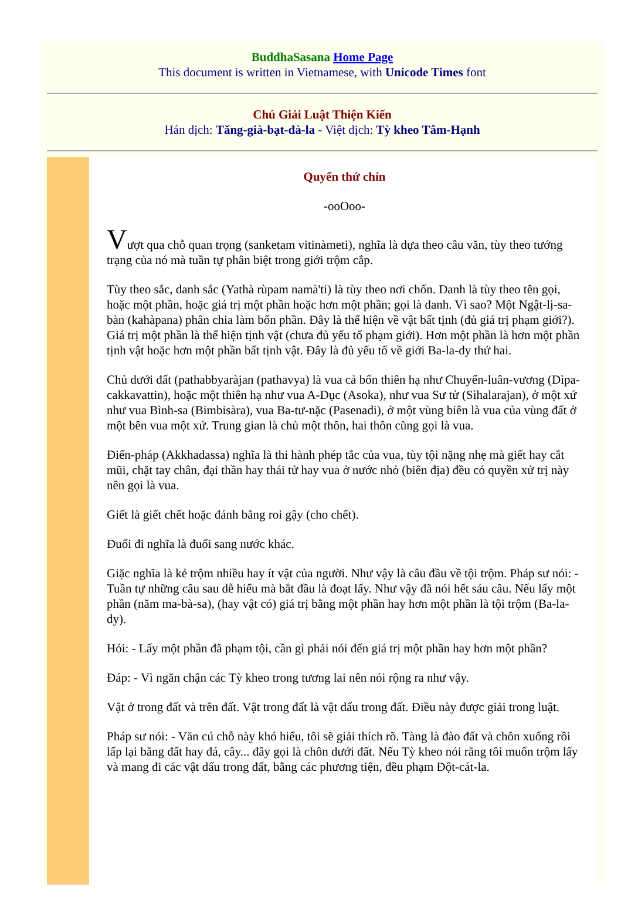BuddhaSasana Home Page
This document is written in Vietnamese, with Unicode Times font
Chú Giải Luật Thiện Kiến
Hán dịch: Tăng-già-bạt-đà-la - Việt dịch: Tỳ kheo Tâm-Hạnh
Quyển thứ chín
-ooOoo-
Vượt qua chỗ quan trọng (sanketam vitinàmeti), nghĩa là dựa theo câu văn, tùy theo tướng trạng của nó mà tuần tự phân biệt trong giới trộm cắp.
Tùy theo sắc, danh sắc (Yathà rùpam namà'ti) là tùy theo nơi chốn. Danh là tùy theo tên gọi, hoặc một phần, hoặc giá trị một phần hoặc hơn một phần; gọi là danh. Vì sao? Một Ngật-lị-sa-bàn (kahàpana) phân chia làm bốn phần. Đây là thể hiện về vật bất tịnh (đủ giá trị phạm giới?). Giá trị một phần là thể hiện tịnh vật (chưa đủ yếu tố phạm giới). Hơn một phần là hơn một phần tịnh vật hoặc hơn một phần bất tịnh vật. Đây là đủ yếu tố về giới Ba-la-dy thứ hai.
Chủ dưới đất (pathabbyaràjan (pathavya) là vua cả bốn thiên hạ như Chuyển-luân-vương (Dìpa-cakkavattin), hoặc một thiên hạ như vua A-Dục (Asoka), như vua Sư tử (Sìhalarajan), ở một xứ như vua Bình-sa (Bimbisàra), vua Ba-tư-nặc (Pasenadi), ở một vùng biên là vua của vùng đất ở một bên vua một xứ. Trung gian là chủ một thôn, hai thôn cũng gọi là vua.
Điển-pháp (Akkhadassa) nghĩa là thi hành phép tắc của vua, tùy tội nặng nhẹ mà giết hay cắt mũi, chặt tay chân, đại thần hay thái tử hay vua ở nước nhỏ (biên địa) đều có quyền xử trị này nên gọi là vua.
Giết là giết chết hoặc đánh bằng roi gậy (cho chết).
Đuổi đi nghĩa là đuổi sang nước khác.
Giặc nghĩa là kẻ trộm nhiều hay ít vật của người. Như vậy là câu đầu về tội trộm. Pháp sư nói: - Tuần tự những câu sau dễ hiểu mà bắt đầu là đoạt lấy. Như vậy đã nói hết sáu câu. Nếu lấy một phần (năm ma-bà-sa), (hay vật có) giá trị bằng một phần hay hơn một phần là tội trộm (Ba-la-dy).
Hỏi: - Lấy một phần đã phạm tội, cần gì phải nói đến giá trị một phần hay hơn một phần?
Đáp: - Vì ngăn chận các Tỳ kheo trong tương lai nên nói rộng ra như vậy.
Vật ở trong đất và trên đất. Vật trong đất là vật dấu trong đất. Điều này được giải trong luật.
Pháp sư nói: - Văn cú chỗ này khó hiểu, tôi sẽ giải thích rõ. Tàng là đào đất và chôn xuống rồi lấp lại bằng đất hay đá, cây... đây gọi là chôn dưới đất. Nếu Tỳ kheo nói rằng tôi muốn trộm lấy và mang đi các vật dấu trong đất, bằng các phương tiện, đều phạm Đột-cát-la.